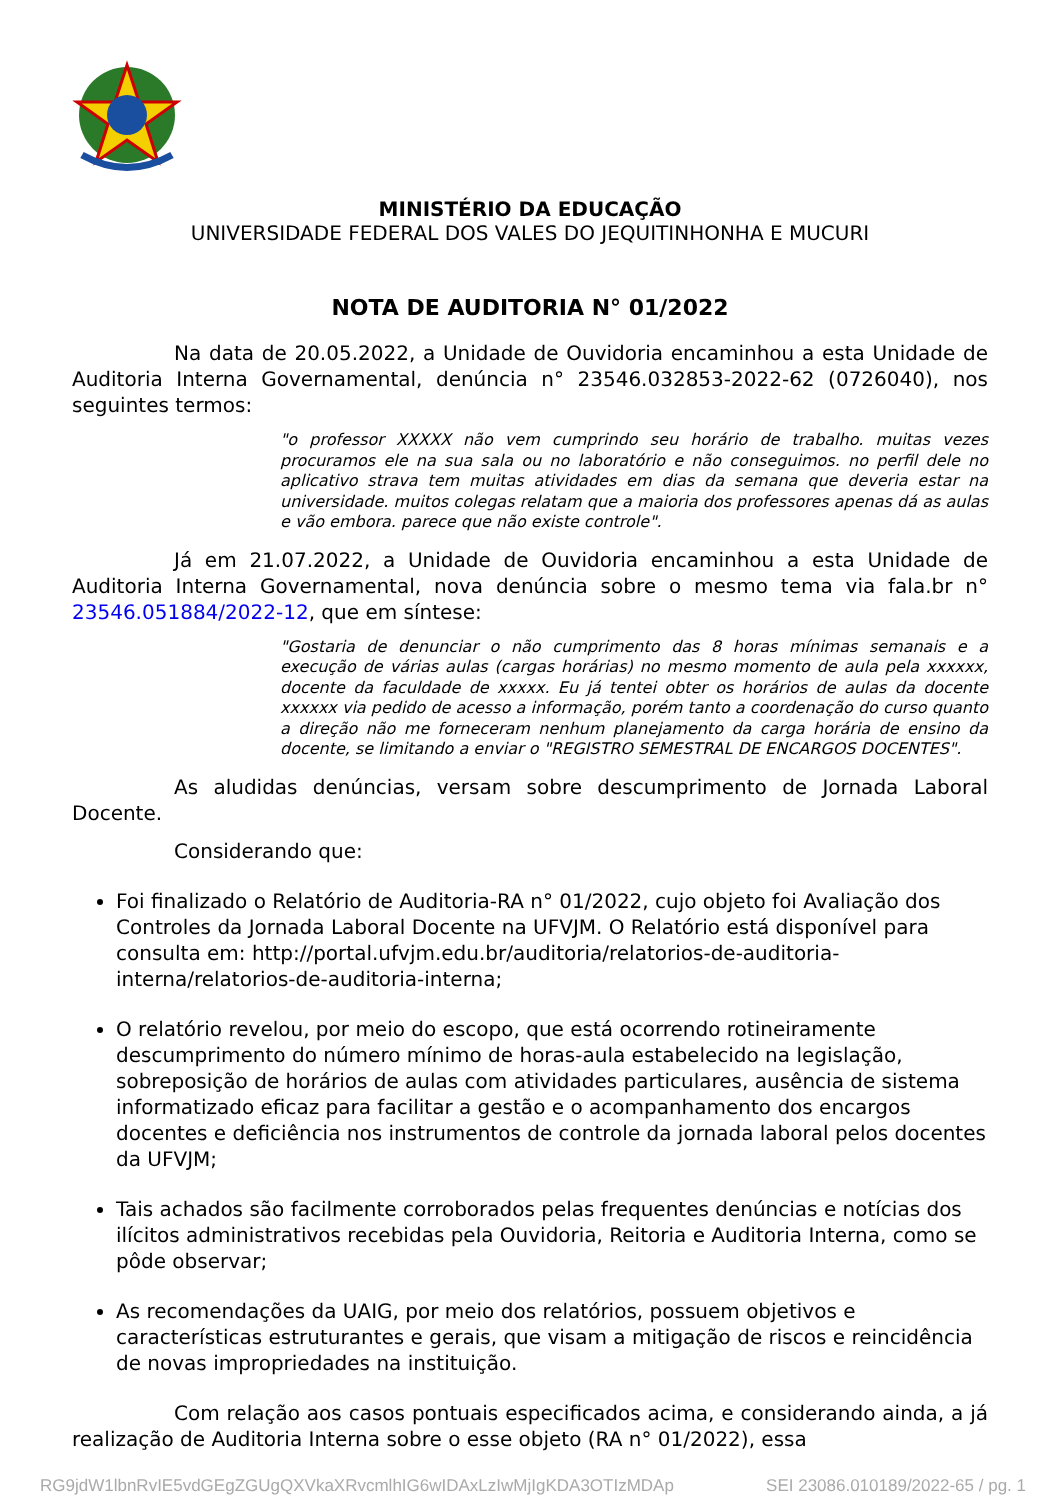MINISTÉRIO DA EDUCAÇÃO
UNIVERSIDADE FEDERAL DOS VALES DO JEQUITINHONHA E MUCURI
NOTA DE AUDITORIA N° 01/2022
Na data de 20.05.2022, a Unidade de Ouvidoria encaminhou a esta Unidade de Auditoria Interna Governamental, denúncia n° 23546.032853-2022-62 (0726040), nos seguintes termos:
"o professor XXXXX não vem cumprindo seu horário de trabalho. muitas vezes procuramos ele na sua sala ou no laboratório e não conseguimos. no perfil dele no aplicativo strava tem muitas atividades em dias da semana que deveria estar na universidade. muitos colegas relatam que a maioria dos professores apenas dá as aulas e vão embora. parece que não existe controle".
Já em 21.07.2022, a Unidade de Ouvidoria encaminhou a esta Unidade de Auditoria Interna Governamental, nova denúncia sobre o mesmo tema via fala.br n° 23546.051884/2022-12, que em síntese:
"Gostaria de denunciar o não cumprimento das 8 horas mínimas semanais e a execução de várias aulas (cargas horárias) no mesmo momento de aula pela xxxxxx, docente da faculdade de xxxxx. Eu já tentei obter os horários de aulas da docente xxxxxx via pedido de acesso a informação, porém tanto a coordenação do curso quanto a direção não me forneceram nenhum planejamento da carga horária de ensino da docente, se limitando a enviar o "REGISTRO SEMESTRAL DE ENCARGOS DOCENTES".
As aludidas denúncias, versam sobre descumprimento de Jornada Laboral Docente.
Considerando que:
Foi finalizado o Relatório de Auditoria-RA n° 01/2022, cujo objeto foi Avaliação dos Controles da Jornada Laboral Docente na UFVJM. O Relatório está disponível para consulta em: http://portal.ufvjm.edu.br/auditoria/relatorios-de-auditoria-interna/relatorios-de-auditoria-interna;
O relatório revelou, por meio do escopo, que está ocorrendo rotineiramente descumprimento do número mínimo de horas-aula estabelecido na legislação, sobreposição de horários de aulas com atividades particulares, ausência de sistema informatizado eficaz para facilitar a gestão e o acompanhamento dos encargos docentes e deficiência nos instrumentos de controle da jornada laboral pelos docentes da UFVJM;
Tais achados são facilmente corroborados pelas frequentes denúncias e notícias dos ilícitos administrativos recebidas pela Ouvidoria, Reitoria e Auditoria Interna, como se pôde observar;
As recomendações da UAIG, por meio dos relatórios, possuem objetivos e características estruturantes e gerais, que visam a mitigação de riscos e reincidência de novas impropriedades na instituição.
Com relação aos casos pontuais especificados acima, e considerando ainda, a já realização de Auditoria Interna sobre o esse objeto (RA n° 01/2022), essa
RG9jdW1lbnRvIE5vdGEgZGUgQXVkaXRvcmlhIG6wIDAxLzIwMjIgKDA3OTIzMDAp SEI 23086.010189/2022-65 / pg. 1